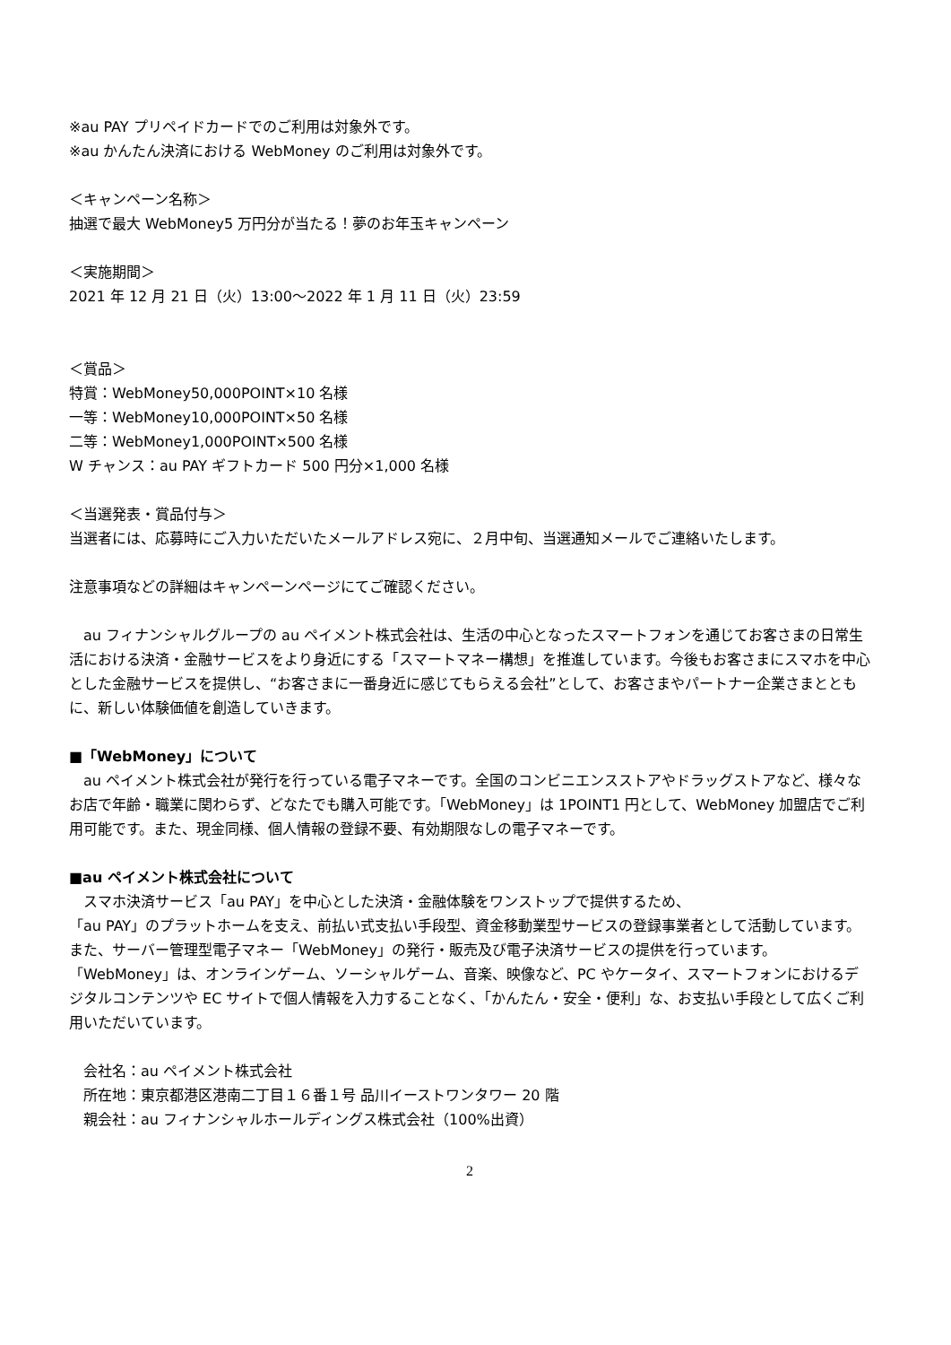※au PAY プリペイドカードでのご利用は対象外です。
※au かんたん決済における WebMoney のご利用は対象外です。
＜キャンペーン名称＞
抽選で最大 WebMoney5 万円分が当たる！夢のお年玉キャンペーン
＜実施期間＞
2021 年 12 月 21 日（火）13:00～2022 年 1 月 11 日（火）23:59
＜賞品＞
特賞：WebMoney50,000POINT×10 名様
一等：WebMoney10,000POINT×50 名様
二等：WebMoney1,000POINT×500 名様
W チャンス：au PAY ギフトカード 500 円分×1,000 名様
＜当選発表・賞品付与＞
当選者には、応募時にご入力いただいたメールアドレス宛に、２月中旬、当選通知メールでご連絡いたします。
注意事項などの詳細はキャンペーンページにてご確認ください。
　au フィナンシャルグループの au ペイメント株式会社は、生活の中心となったスマートフォンを通じてお客さまの日常生活における決済・金融サービスをより身近にする「スマートマネー構想」を推進しています。今後もお客さまにスマホを中心とした金融サービスを提供し、“お客さまに一番身近に感じてもらえる会社”として、お客さまやパートナー企業さまとともに、新しい体験価値を創造していきます。
■「WebMoney」について
　au ペイメント株式会社が発行を行っている電子マネーです。全国のコンビニエンスストアやドラッグストアなど、様々なお店で年齢・職業に関わらず、どなたでも購入可能です。「WebMoney」は 1POINT1 円として、WebMoney 加盟店でご利用可能です。また、現金同様、個人情報の登録不要、有効期限なしの電子マネーです。
■au ペイメント株式会社について
　スマホ決済サービス「au PAY」を中心とした決済・金融体験をワンストップで提供するため、
「au PAY」のプラットホームを支え、前払い式支払い手段型、資金移動業型サービスの登録事業者として活動しています。また、サーバー管理型電子マネー「WebMoney」の発行・販売及び電子決済サービスの提供を行っています。「WebMoney」は、オンラインゲーム、ソーシャルゲーム、音楽、映像など、PC やケータイ、スマートフォンにおけるデジタルコンテンツや EC サイトで個人情報を入力することなく、「かんたん・安全・便利」な、お支払い手段として広くご利用いただいています。
　会社名：au ペイメント株式会社
　所在地：東京都港区港南二丁目１６番１号 品川イーストワンタワー 20 階
　親会社：au フィナンシャルホールディングス株式会社（100%出資）
2